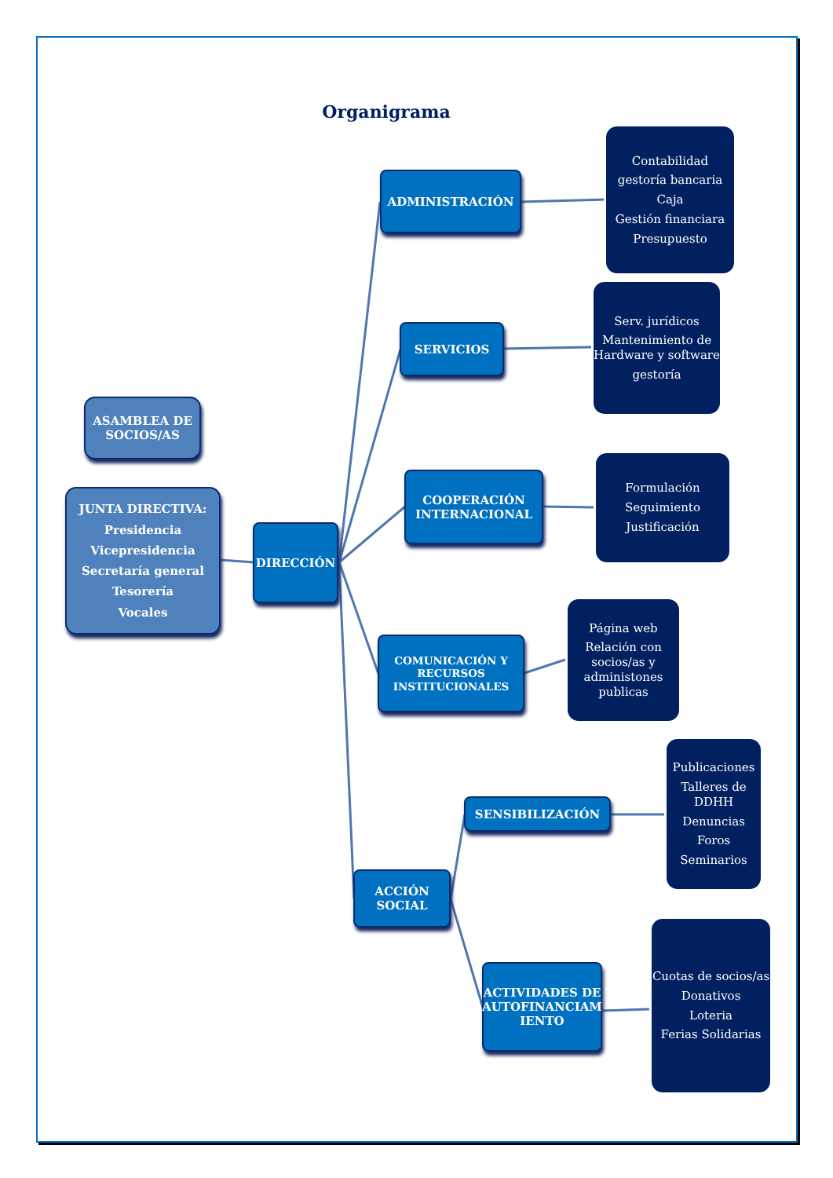Organigrama
ASAMBLEA DE
SOCIOS/AS
JUNTA DIRECTIVA:
Presidencia
Vicepresidencia
Secretaría general
Tesorería
Vocales
DIRECCIÓN
ADMINISTRACIÓN
Contabilidad
gestoría bancaria
Caja
Gestión financiara
Presupuesto
SERVICIOS
Serv. jurídicos
Mantenimiento de Hardware y software
gestoría
COOPERACIÓN
INTERNACIONAL
Formulación
Seguimiento
Justificación
COMUNICACIÓN Y
RECURSOS
INSTITUCIONALES
Página web
Relación con socios/as y administones publicas
ACCIÓN
SOCIAL
SENSIBILIZACIÓN
Publicaciones
Talleres de DDHH
Denuncias
Foros
Seminarios
ACTIVIDADES DE
AUTOFINANCIAM
IENTO
Cuotas de socios/as
Donativos
Loteria
Ferias Solidarias